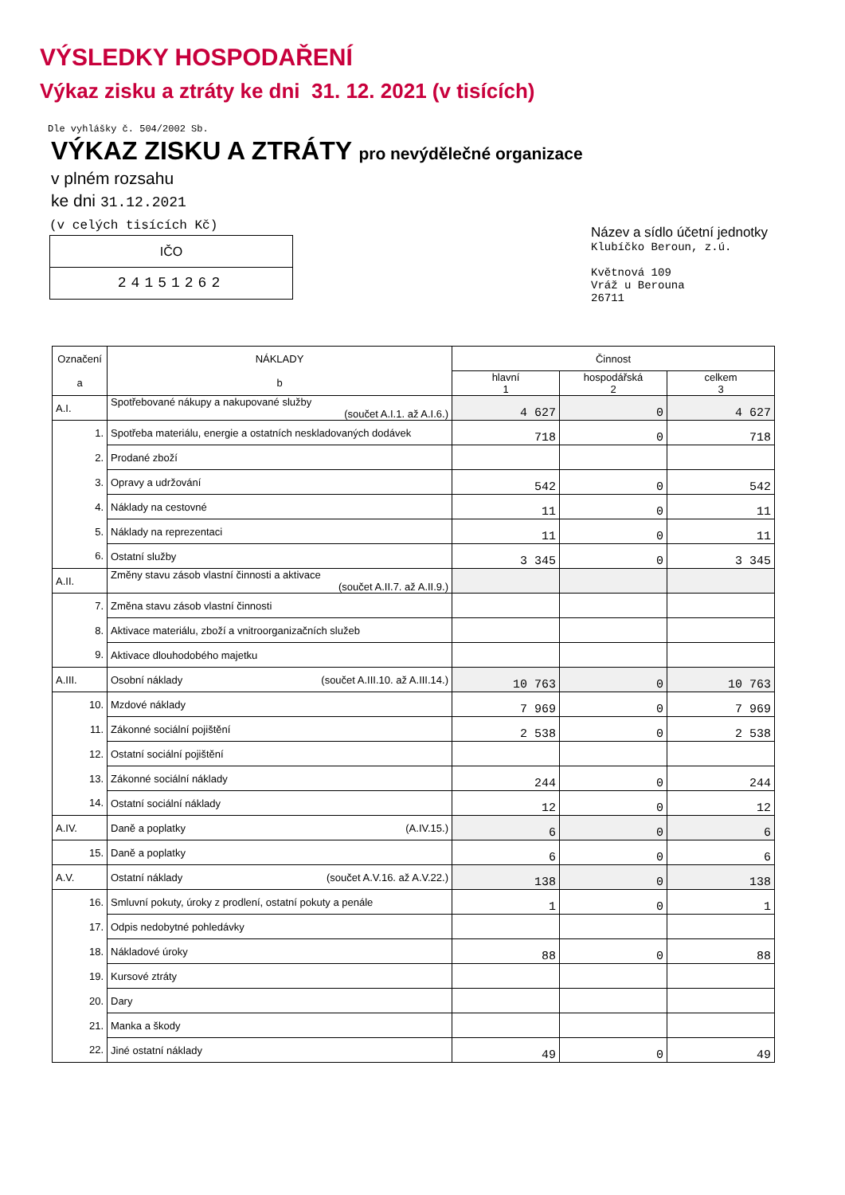VÝSLEDKY HOSPODAŘENÍ
Výkaz zisku a ztráty ke dni 31. 12. 2021 (v tisících)
Dle vyhlášky č. 504/2002 Sb.
VÝKAZ ZISKU A ZTRÁTY pro nevýdělečné organizace
v plném rozsahu
ke dni 31.12.2021
(v celých tisících Kč)
IČO
24151262
Název a sídlo účetní jednotky
Klubíčko Beroun, z.ú.
Květnová 109
Vráž u Berouna
26711
| Označení a | NÁKLADY b | Činnost | | |
| --- | --- | --- | --- | --- |
| | | hlavní 1 | hospodářská 2 | celkem 3 |
| A.I. | Spotřebované nákupy a nakupované služby (součet A.I.1. až A.I.6.) | 4 627 | 0 | 4 627 |
| 1. | Spotřeba materiálu, energie a ostatních neskladovaných dodávek | 718 | 0 | 718 |
| 2. | Prodané zboží | | | |
| 3. | Opravy a udržování | 542 | 0 | 542 |
| 4. | Náklady na cestovné | 11 | 0 | 11 |
| 5. | Náklady na reprezentaci | 11 | 0 | 11 |
| 6. | Ostatní služby | 3 345 | 0 | 3 345 |
| A.II. | Změny stavu zásob vlastní činnosti a aktivace (součet A.II.7. až A.II.9.) | | | |
| 7. | Změna stavu zásob vlastní činnosti | | | |
| 8. | Aktivace materiálu, zboží a vnitroorganizačních služeb | | | |
| 9. | Aktivace dlouhodobého majetku | | | |
| A.III. | Osobní náklady (součet A.III.10. až A.III.14.) | 10 763 | 0 | 10 763 |
| 10. | Mzdové náklady | 7 969 | 0 | 7 969 |
| 11. | Zákonné sociální pojištění | 2 538 | 0 | 2 538 |
| 12. | Ostatní sociální pojištění | | | |
| 13. | Zákonné sociální náklady | 244 | 0 | 244 |
| 14. | Ostatní sociální náklady | 12 | 0 | 12 |
| A.IV. | Daně a poplatky (A.IV.15.) | 6 | 0 | 6 |
| 15. | Daně a poplatky | 6 | 0 | 6 |
| A.V. | Ostatní náklady (součet A.V.16. až A.V.22.) | 138 | 0 | 138 |
| 16. | Smluvní pokuty, úroky z prodlení, ostatní pokuty a penále | 1 | 0 | 1 |
| 17. | Odpis nedobytné pohledávky | | | |
| 18. | Nákladové úroky | 88 | 0 | 88 |
| 19. | Kursové ztráty | | | |
| 20. | Dary | | | |
| 21. | Manka a škody | | | |
| 22. | Jiné ostatní náklady | 49 | 0 | 49 |